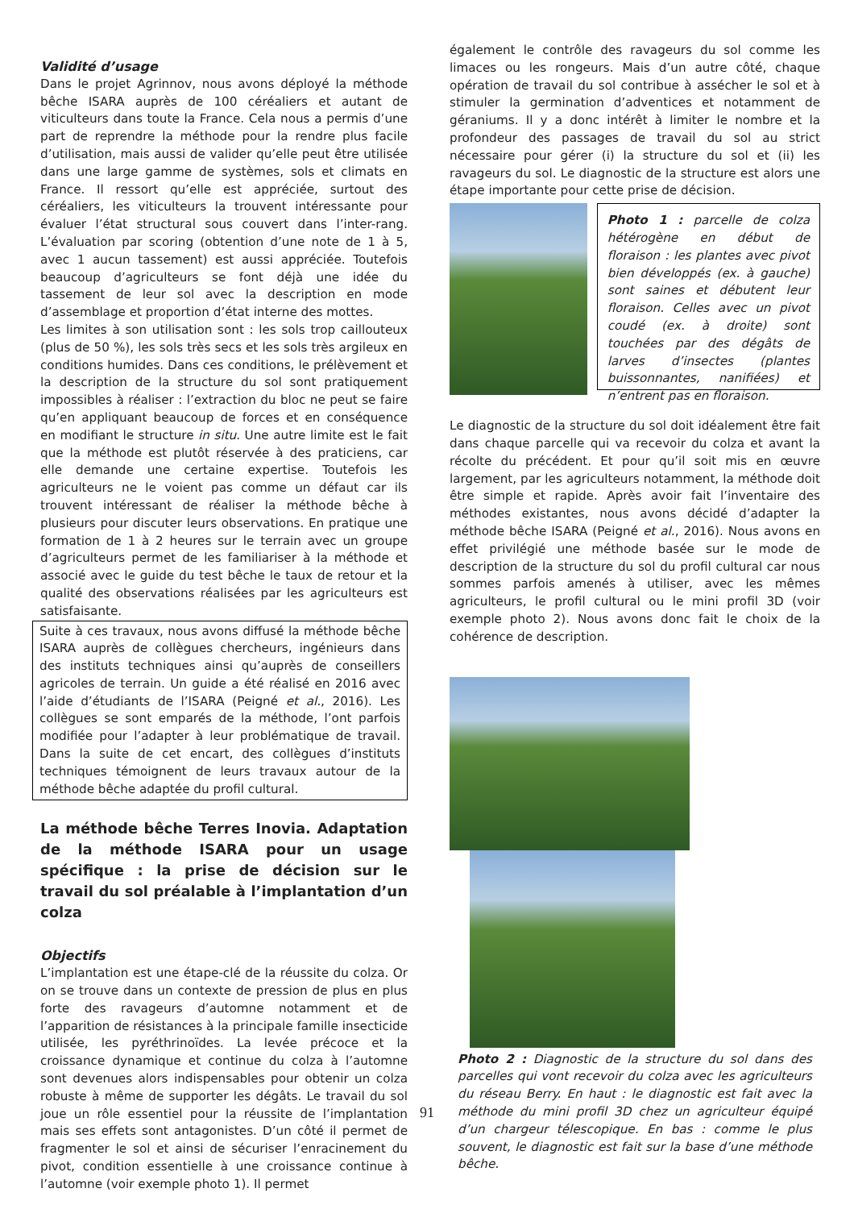Validité d’usage
Dans le projet Agrinnov, nous avons déployé la méthode bêche ISARA auprès de 100 céréaliers et autant de viticulteurs dans toute la France. Cela nous a permis d’une part de reprendre la méthode pour la rendre plus facile d’utilisation, mais aussi de valider qu’elle peut être utilisée dans une large gamme de systèmes, sols et climats en France. Il ressort qu’elle est appréciée, surtout des céréaliers, les viticulteurs la trouvent intéressante pour évaluer l’état structural sous couvert dans l’inter-rang. L’évaluation par scoring (obtention d’une note de 1 à 5, avec 1 aucun tassement) est aussi appréciée. Toutefois beaucoup d’agriculteurs se font déjà une idée du tassement de leur sol avec la description en mode d’assemblage et proportion d’état interne des mottes.
Les limites à son utilisation sont : les sols trop caillouteux (plus de 50 %), les sols très secs et les sols très argileux en conditions humides. Dans ces conditions, le prélèvement et la description de la structure du sol sont pratiquement impossibles à réaliser : l’extraction du bloc ne peut se faire qu’en appliquant beaucoup de forces et en conséquence en modifiant le structure in situ. Une autre limite est le fait que la méthode est plutôt réservée à des praticiens, car elle demande une certaine expertise. Toutefois les agriculteurs ne le voient pas comme un défaut car ils trouvent intéressant de réaliser la méthode bêche à plusieurs pour discuter leurs observations. En pratique une formation de 1 à 2 heures sur le terrain avec un groupe d’agriculteurs permet de les familiariser à la méthode et associé avec le guide du test bêche le taux de retour et la qualité des observations réalisées par les agriculteurs est satisfaisante.
Suite à ces travaux, nous avons diffusé la méthode bêche ISARA auprès de collègues chercheurs, ingénieurs dans des instituts techniques ainsi qu’auprès de conseillers agricoles de terrain. Un guide a été réalisé en 2016 avec l’aide d’étudiants de l’ISARA (Peigné et al., 2016). Les collègues se sont emparés de la méthode, l’ont parfois modifiée pour l’adapter à leur problématique de travail. Dans la suite de cet encart, des collègues d’instituts techniques témoignent de leurs travaux autour de la méthode bêche adaptée du profil cultural.
La méthode bêche Terres Inovia. Adaptation de la méthode ISARA pour un usage spécifique : la prise de décision sur le travail du sol préalable à l’implantation d’un colza
Objectifs
L’implantation est une étape-clé de la réussite du colza. Or on se trouve dans un contexte de pression de plus en plus forte des ravageurs d’automne notamment et de l’apparition de résistances à la principale famille insecticide utilisée, les pyréthrinoïdes. La levée précoce et la croissance dynamique et continue du colza à l’automne sont devenues alors indispensables pour obtenir un colza robuste à même de supporter les dégâts. Le travail du sol joue un rôle essentiel pour la réussite de l’implantation mais ses effets sont antagonistes. D’un côté il permet de fragmenter le sol et ainsi de sécuriser l’enracinement du pivot, condition essentielle à une croissance continue à l’automne (voir exemple photo 1). Il permet
également le contrôle des ravageurs du sol comme les limaces ou les rongeurs. Mais d’un autre côté, chaque opération de travail du sol contribue à assécher le sol et à stimuler la germination d’adventices et notamment de géraniums. Il y a donc intérêt à limiter le nombre et la profondeur des passages de travail du sol au strict nécessaire pour gérer (i) la structure du sol et (ii) les ravageurs du sol. Le diagnostic de la structure est alors une étape importante pour cette prise de décision.
Photo 1 : parcelle de colza hétérogène en début de floraison : les plantes avec pivot bien développés (ex. à gauche) sont saines et débutent leur floraison. Celles avec un pivot coudé (ex. à droite) sont touchées par des dégâts de larves d’insectes (plantes buissonnantes, nanifiées) et n’entrent pas en floraison.
Le diagnostic de la structure du sol doit idéalement être fait dans chaque parcelle qui va recevoir du colza et avant la récolte du précédent. Et pour qu’il soit mis en œuvre largement, par les agriculteurs notamment, la méthode doit être simple et rapide. Après avoir fait l’inventaire des méthodes existantes, nous avons décidé d’adapter la méthode bêche ISARA (Peigné et al., 2016). Nous avons en effet privilégié une méthode basée sur le mode de description de la structure du sol du profil cultural car nous sommes parfois amenés à utiliser, avec les mêmes agriculteurs, le profil cultural ou le mini profil 3D (voir exemple photo 2). Nous avons donc fait le choix de la cohérence de description.
Photo 2 : Diagnostic de la structure du sol dans des parcelles qui vont recevoir du colza avec les agriculteurs du réseau Berry. En haut : le diagnostic est fait avec la méthode du mini profil 3D chez un agriculteur équipé d’un chargeur télescopique. En bas : comme le plus souvent, le diagnostic est fait sur la base d’une méthode bêche.
91